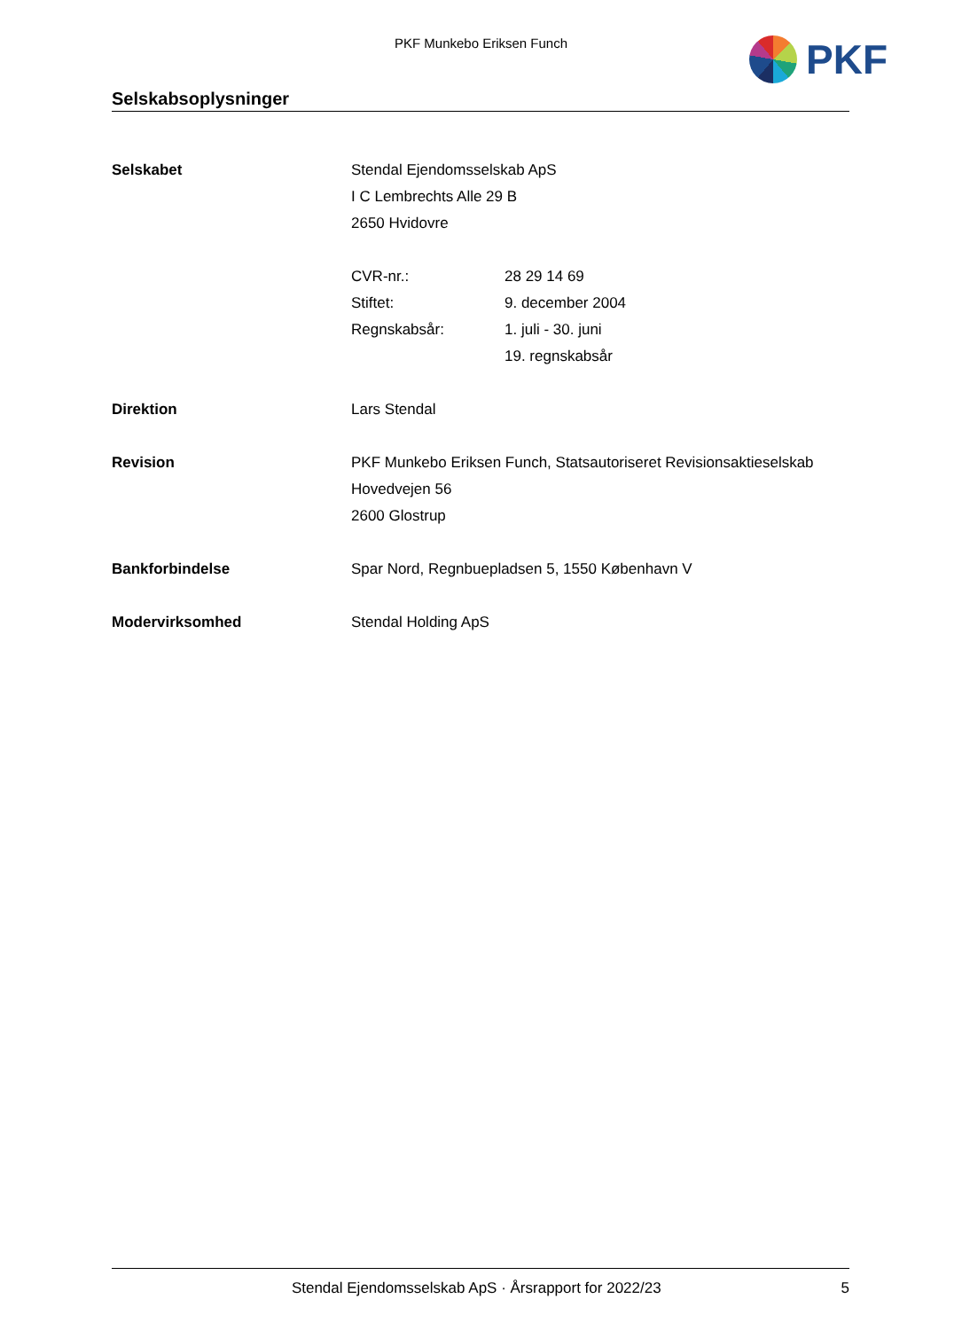PKF Munkebo Eriksen Funch PKF
Selskabsoplysninger
| Selskabet | Stendal Ejendomsselskab ApS | |
| | I C Lembrechts Alle 29 B | |
| | 2650 Hvidovre | |
| | CVR-nr.: | 28 29 14 69 |
| | Stiftet: | 9. december 2004 |
| | Regnskabsår: | 1. juli - 30. juni |
| | | 19. regnskabsår |
| Direktion | Lars Stendal | |
| Revision | PKF Munkebo Eriksen Funch, Statsautoriseret Revisionsaktieselskab | |
| | Hovedvejen 56 | |
| | 2600 Glostrup | |
| Bankforbindelse | Spar Nord, Regnbuepladsen 5, 1550 København V | |
| Modervirksomhed | Stendal Holding ApS | |
Stendal Ejendomsselskab ApS · Årsrapport for 2022/23 5